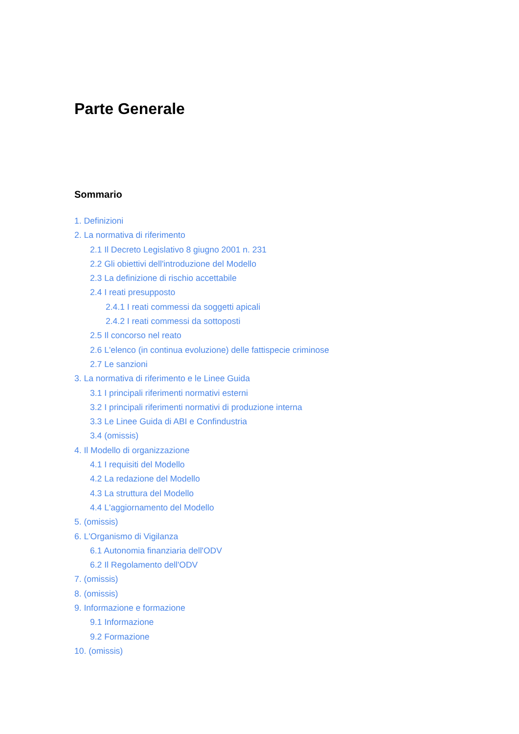Parte Generale
Sommario
1. Definizioni
2. La normativa di riferimento
2.1 Il Decreto Legislativo 8 giugno 2001 n. 231
2.2 Gli obiettivi dell'introduzione del Modello
2.3 La definizione di rischio accettabile
2.4 I reati presupposto
2.4.1 I reati commessi da soggetti apicali
2.4.2 I reati commessi da sottoposti
2.5 Il concorso nel reato
2.6 L'elenco (in continua evoluzione) delle fattispecie criminose
2.7 Le sanzioni
3. La normativa di riferimento e le Linee Guida
3.1 I principali riferimenti normativi esterni
3.2 I principali riferimenti normativi di produzione interna
3.3 Le Linee Guida di ABI e Confindustria
3.4 (omissis)
4. Il Modello di organizzazione
4.1 I requisiti del Modello
4.2 La redazione del Modello
4.3 La struttura del Modello
4.4 L'aggiornamento del Modello
5. (omissis)
6. L'Organismo di Vigilanza
6.1 Autonomia finanziaria dell'ODV
6.2 Il Regolamento dell'ODV
7. (omissis)
8. (omissis)
9. Informazione e formazione
9.1 Informazione
9.2 Formazione
10. (omissis)